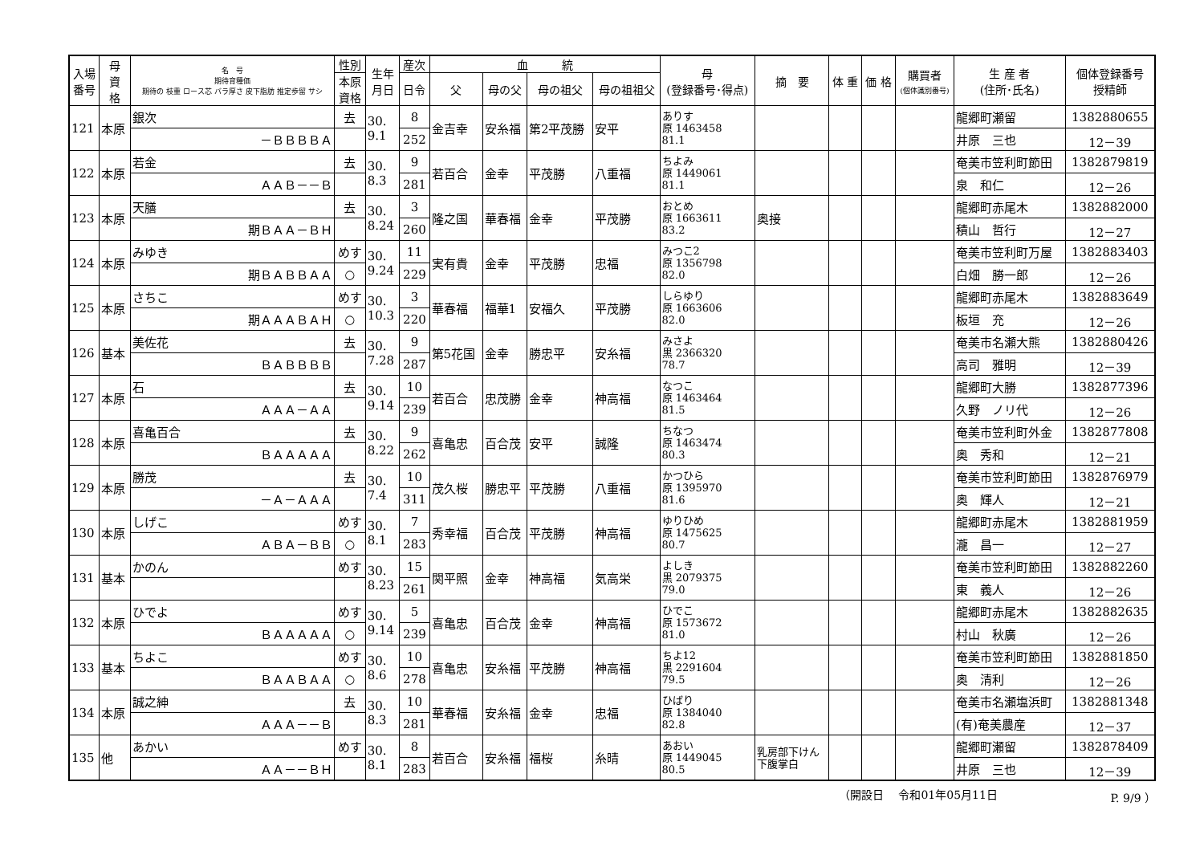| 入場 番号 | 母 資 格 | 名 号 期待育種価 期待の 枝重 ロース芯 バラ厚さ 皮下脂肪 推定歩留 サシ | 性別 | 生年 月日 | 産次 | 血 統 | | | | 母 (登録番号･得点) | 摘 要 | 体 重 | 価 格 | 購買者 (個体識別番号) | 生 産 者 (住所･氏名) | 個体登録番号 授精師 |
| --- | --- | --- | --- | --- | --- | --- | --- | --- | --- | --- | --- | --- | --- | --- | --- | --- |
| | | | 本原 資格 | | 日令 | 父 | 母の父 | 母の祖父 | 母の祖祖父 | | | | | | | |
| 121 | 本原 | 銀次 | 去 | 30. 9.1 | 8 | 金吉幸 | 安糸福 | 第2平茂勝 | 安平 | ありす 原 1463458 81.1 | | | | | 龍郷町瀬留 | 1382880655 |
| | | －ＢＢＢＢＡ | | | 252 | | | | | | | | | | 井原 三也 | 12－39 |
| 122 | 本原 | 若金 | 去 | 30. 8.3 | 9 | 若百合 | 金幸 | 平茂勝 | 八重福 | ちよみ 原 1449061 81.1 | | | | | 奄美市笠利町節田 | 1382879819 |
| | | ＡＡＢ－－Ｂ | | | 281 | | | | | | | | | | 泉 和仁 | 12－26 |
| 123 | 本原 | 天膳 | 去 | 30. 8.24 | 3 | 隆之国 | 華春福 | 金幸 | 平茂勝 | おとめ 原 1663611 83.2 | 奥接 | | | | 龍郷町赤尾木 | 1382882000 |
| | | 期ＢＡＡ－ＢＨ | | | 260 | | | | | | | | | | 積山 哲行 | 12－27 |
| 124 | 本原 | みゆき | めす | 30. 9.24 | 11 | 実有貴 | 金幸 | 平茂勝 | 忠福 | みつこ2 原 1356798 82.0 | | | | | 奄美市笠利町万屋 | 1382883403 |
| | | 期ＢＡＢＢＡＡ | ○ | | 229 | | | | | | | | | | 白畑 勝一郎 | 12－26 |
| 125 | 本原 | さちこ | めす | 30. 10.3 | 3 | 華春福 | 福華1 | 安福久 | 平茂勝 | しらゆり 原 1663606 82.0 | | | | | 龍郷町赤尾木 | 1382883649 |
| | | 期ＡＡＡＢＡＨ | ○ | | 220 | | | | | | | | | | 板垣 充 | 12－26 |
| 126 | 基本 | 美佐花 | 去 | 30. 7.28 | 9 | 第5花国 | 金幸 | 勝忠平 | 安糸福 | みさよ 黒 2366320 78.7 | | | | | 奄美市名瀬大熊 | 1382880426 |
| | | ＢＡＢＢＢＢ | | | 287 | | | | | | | | | | 高司 雅明 | 12－39 |
| 127 | 本原 | 石 | 去 | 30. 9.14 | 10 | 若百合 | 忠茂勝 | 金幸 | 神高福 | なつこ 原 1463464 81.5 | | | | | 龍郷町大勝 | 1382877396 |
| | | ＡＡＡ－ＡＡ | | | 239 | | | | | | | | | | 久野 ノリ代 | 12－26 |
| 128 | 本原 | 喜亀百合 | 去 | 30. 8.22 | 9 | 喜亀忠 | 百合茂 | 安平 | 誠隆 | ちなつ 原 1463474 80.3 | | | | | 奄美市笠利町外金 | 1382877808 |
| | | ＢＡＡＡＡＡ | | | 262 | | | | | | | | | | 奥 秀和 | 12－21 |
| 129 | 本原 | 勝茂 | 去 | 30. 7.4 | 10 | 茂久桜 | 勝忠平 | 平茂勝 | 八重福 | かつひら 原 1395970 81.6 | | | | | 奄美市笠利町節田 | 1382876979 |
| | | －Ａ－ＡＡＡ | | | 311 | | | | | | | | | | 奥 輝人 | 12－21 |
| 130 | 本原 | しげこ | めす | 30. 8.1 | 7 | 秀幸福 | 百合茂 | 平茂勝 | 神高福 | ゆりひめ 原 1475625 80.7 | | | | | 龍郷町赤尾木 | 1382881959 |
| | | ＡＢＡ－ＢＢ | ○ | | 283 | | | | | | | | | | 瀧 昌一 | 12－27 |
| 131 | 基本 | かのん | めす | 30. 8.23 | 15 | 関平照 | 金幸 | 神高福 | 気高栄 | よしき 黒 2079375 79.0 | | | | | 奄美市笠利町節田 | 1382882260 |
| | | | | | 261 | | | | | | | | | | 東 義人 | 12－26 |
| 132 | 本原 | ひでよ | めす | 30. 9.14 | 5 | 喜亀忠 | 百合茂 | 金幸 | 神高福 | ひでこ 原 1573672 81.0 | | | | | 龍郷町赤尾木 | 1382882635 |
| | | ＢＡＡＡＡＡ | ○ | | 239 | | | | | | | | | | 村山 秋廣 | 12－26 |
| 133 | 基本 | ちよこ | めす | 30. 8.6 | 10 | 喜亀忠 | 安糸福 | 平茂勝 | 神高福 | ちよ12 黒 2291604 79.5 | | | | | 奄美市笠利町節田 | 1382881850 |
| | | ＢＡＡＢＡＡ | ○ | | 278 | | | | | | | | | | 奥 清利 | 12－26 |
| 134 | 本原 | 誠之紳 | 去 | 30. 8.3 | 10 | 華春福 | 安糸福 | 金幸 | 忠福 | ひばり 原 1384040 82.8 | | | | | 奄美市名瀬塩浜町 | 1382881348 |
| | | ＡＡＡ－－Ｂ | | | 281 | | | | | | | | | | (有)奄美農産 | 12－37 |
| 135 | 他 | あかい | めす | 30. 8.1 | 8 | 若百合 | 安糸福 | 福桜 | 糸晴 | あおい 原 1449045 80.5 | 乳房部下けん 下腹掌白 | | | | 龍郷町瀬留 | 1382878409 |
| | | ＡＡ－－ＢＨ | | | 283 | | | | | | | | | | 井原 三也 | 12－39 |
（開設日　 令和01年05月11日 P. 9/9 ）